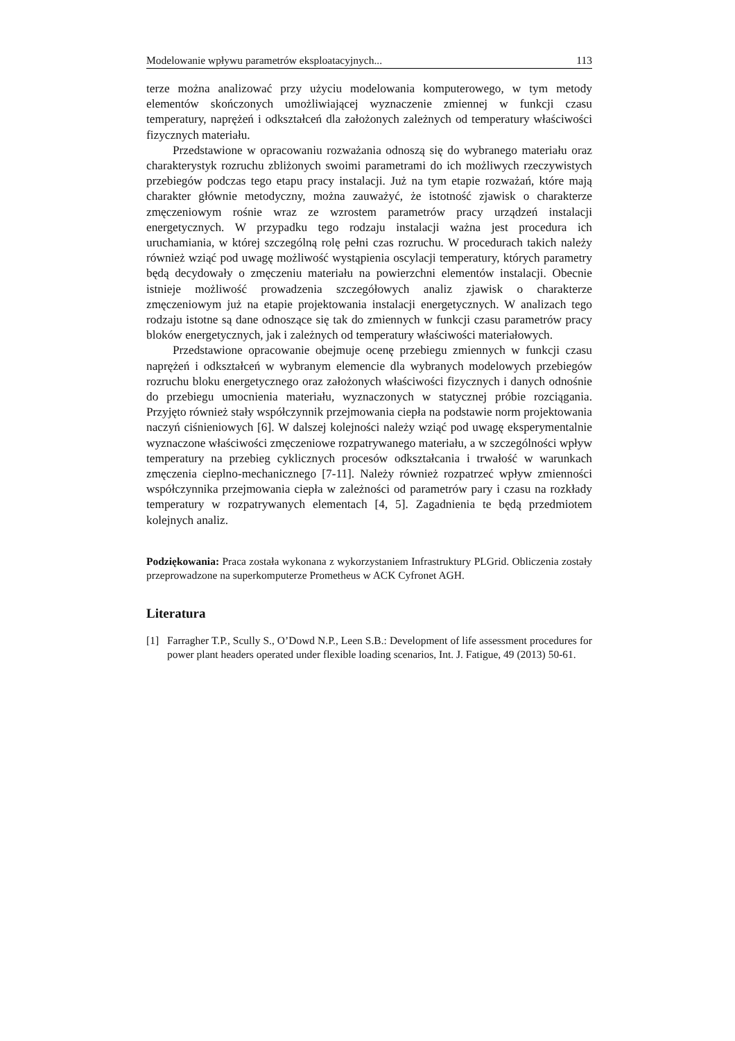Modelowanie wpływu parametrów eksploatacyjnych... 113
terze można analizować przy użyciu modelowania komputerowego, w tym metody elementów skończonych umożliwiającej wyznaczenie zmiennej w funkcji czasu temperatury, naprężeń i odkształceń dla założonych zależnych od temperatury właściwości fizycznych materiału.
Przedstawione w opracowaniu rozważania odnoszą się do wybranego materiału oraz charakterystyk rozruchu zbliżonych swoimi parametrami do ich możliwych rzeczywistych przebiegów podczas tego etapu pracy instalacji. Już na tym etapie rozważań, które mają charakter głównie metodyczny, można zauważyć, że istotność zjawisk o charakterze zmęczeniowym rośnie wraz ze wzrostem parametrów pracy urządzeń instalacji energetycznych. W przypadku tego rodzaju instalacji ważna jest procedura ich uruchamiania, w której szczególną rolę pełni czas rozruchu. W procedurach takich należy również wziąć pod uwagę możliwość wystąpienia oscylacji temperatury, których parametry będą decydowały o zmęczeniu materiału na powierzchni elementów instalacji. Obecnie istnieje możliwość prowadzenia szczegółowych analiz zjawisk o charakterze zmęczeniowym już na etapie projektowania instalacji energetycznych. W analizach tego rodzaju istotne są dane odnoszące się tak do zmiennych w funkcji czasu parametrów pracy bloków energetycznych, jak i zależnych od temperatury właściwości materiałowych.
Przedstawione opracowanie obejmuje ocenę przebiegu zmiennych w funkcji czasu naprężeń i odkształceń w wybranym elemencie dla wybranych modelowych przebiegów rozruchu bloku energetycznego oraz założonych właściwości fizycznych i danych odnośnie do przebiegu umocnienia materiału, wyznaczonych w statycznej próbie rozciągania. Przyjęto również stały współczynnik przejmowania ciepła na podstawie norm projektowania naczyń ciśnieniowych [6]. W dalszej kolejności należy wziąć pod uwagę eksperymentalnie wyznaczone właściwości zmęczeniowe rozpatrywanego materiału, a w szczególności wpływ temperatury na przebieg cyklicznych procesów odkształcania i trwałość w warunkach zmęczenia cieplno-mechanicznego [7-11]. Należy również rozpatrzeć wpływ zmienności współczynnika przejmowania ciepła w zależności od parametrów pary i czasu na rozkłady temperatury w rozpatrywanych elementach [4, 5]. Zagadnienia te będą przedmiotem kolejnych analiz.
Podziękowania: Praca została wykonana z wykorzystaniem Infrastruktury PLGrid. Obliczenia zostały przeprowadzone na superkomputerze Prometheus w ACK Cyfronet AGH.
Literatura
[1] Farragher T.P., Scully S., O’Dowd N.P., Leen S.B.: Development of life assessment procedures for power plant headers operated under flexible loading scenarios, Int. J. Fatigue, 49 (2013) 50-61.